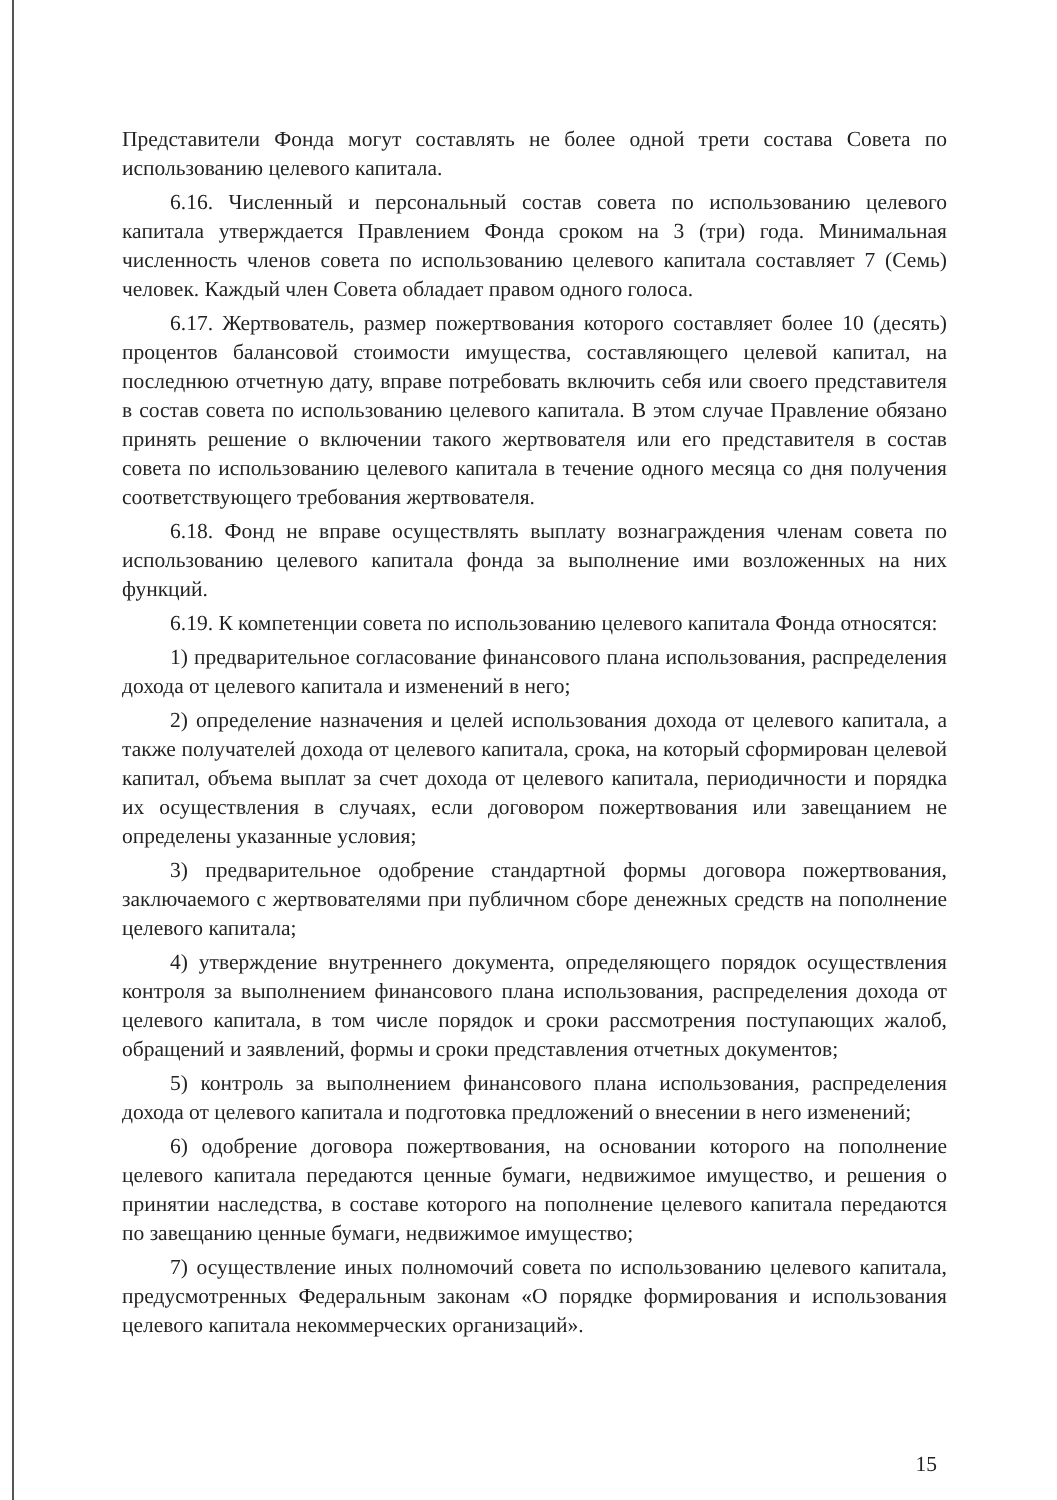Представители Фонда могут составлять не более одной трети состава Совета по использованию целевого капитала.
6.16. Численный и персональный состав совета по использованию целевого капитала утверждается Правлением Фонда сроком на 3 (три) года. Минимальная численность членов совета по использованию целевого капитала составляет 7 (Семь) человек. Каждый член Совета обладает правом одного голоса.
6.17. Жертвователь, размер пожертвования которого составляет более 10 (десять) процентов балансовой стоимости имущества, составляющего целевой капитал, на последнюю отчетную дату, вправе потребовать включить себя или своего представителя в состав совета по использованию целевого капитала. В этом случае Правление обязано принять решение о включении такого жертвователя или его представителя в состав совета по использованию целевого капитала в течение одного месяца со дня получения соответствующего требования жертвователя.
6.18. Фонд не вправе осуществлять выплату вознаграждения членам совета по использованию целевого капитала фонда за выполнение ими возложенных на них функций.
6.19. К компетенции совета по использованию целевого капитала Фонда относятся:
1) предварительное согласование финансового плана использования, распределения дохода от целевого капитала и изменений в него;
2) определение назначения и целей использования дохода от целевого капитала, а также получателей дохода от целевого капитала, срока, на который сформирован целевой капитал, объема выплат за счет дохода от целевого капитала, периодичности и порядка их осуществления в случаях, если договором пожертвования или завещанием не определены указанные условия;
3) предварительное одобрение стандартной формы договора пожертвования, заключаемого с жертвователями при публичном сборе денежных средств на пополнение целевого капитала;
4) утверждение внутреннего документа, определяющего порядок осуществления контроля за выполнением финансового плана использования, распределения дохода от целевого капитала, в том числе порядок и сроки рассмотрения поступающих жалоб, обращений и заявлений, формы и сроки представления отчетных документов;
5) контроль за выполнением финансового плана использования, распределения дохода от целевого капитала и подготовка предложений о внесении в него изменений;
6) одобрение договора пожертвования, на основании которого на пополнение целевого капитала передаются ценные бумаги, недвижимое имущество, и решения о принятии наследства, в составе которого на пополнение целевого капитала передаются по завещанию ценные бумаги, недвижимое имущество;
7) осуществление иных полномочий совета по использованию целевого капитала, предусмотренных Федеральным законам «О порядке формирования и использования целевого капитала некоммерческих организаций».
15